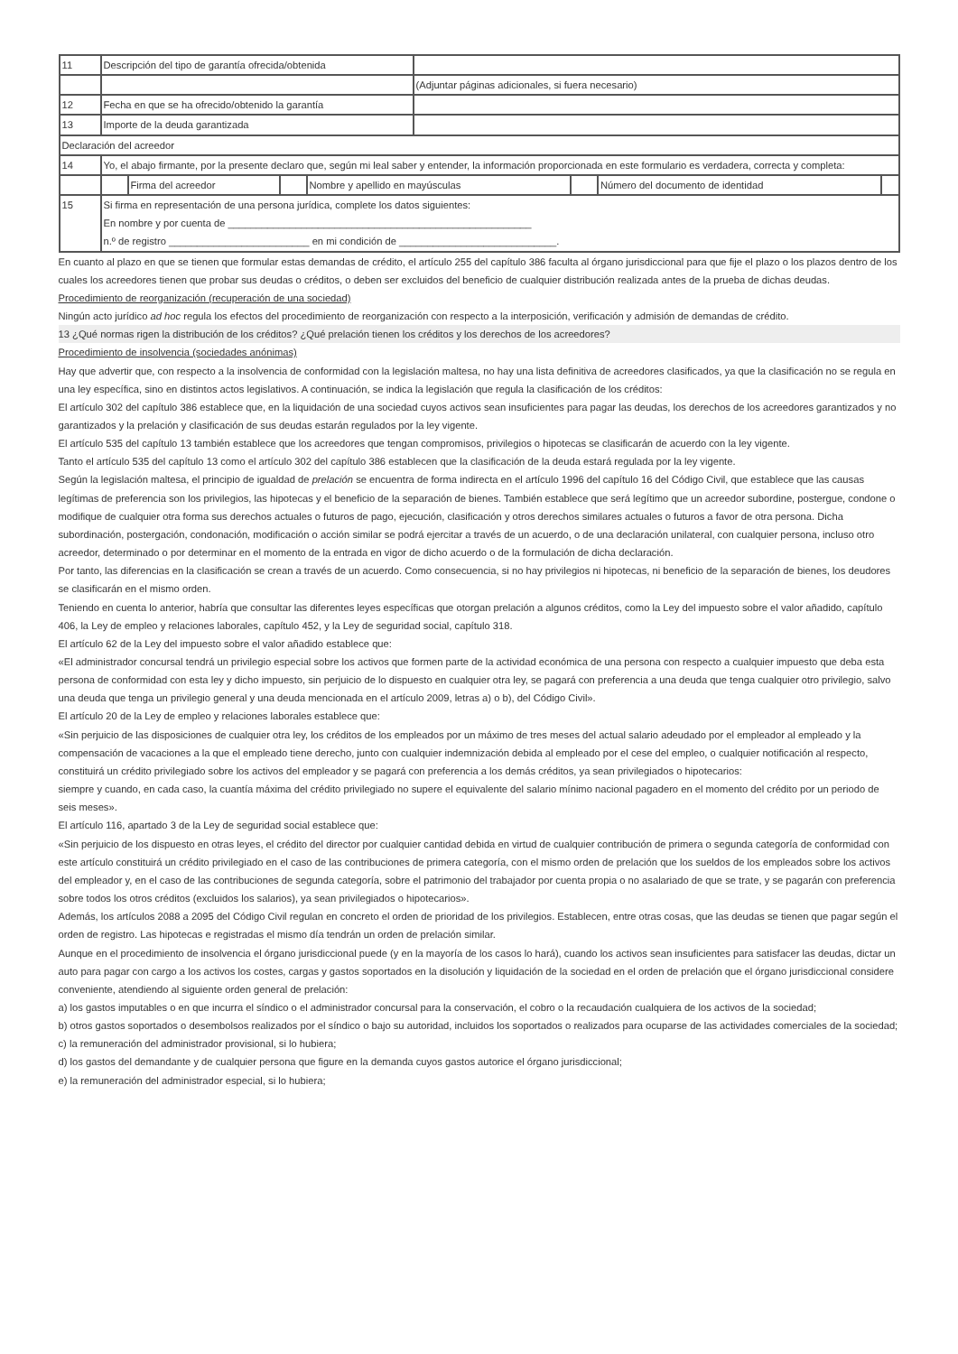| 11 | Descripción del tipo de garantía ofrecida/obtenida | |
| | | (Adjuntar páginas adicionales, si fuera necesario) |
| 12 | Fecha en que se ha ofrecido/obtenido la garantía | |
| 13 | Importe de la deuda garantizada | |
| Declaración del acreedor | | |
| 14 | Yo, el abajo firmante, por la presente declaro que, según mi leal saber y entender, la información proporcionada en este formulario es verdadera, correcta y completa: | |
| | / / Firma del acreedor / / Nombre y apellido en mayúsculas / / Número del documento de identidad / / | |
| 15 | Si firma en representación de una persona jurídica, complete los datos siguientes: En nombre y por cuenta de ______________________________________________________ n.º de registro _________________________ en mi condición de ____________________________. | |
En cuanto al plazo en que se tienen que formular estas demandas de crédito, el artículo 255 del capítulo 386 faculta al órgano jurisdiccional para que fije el plazo o los plazos dentro de los cuales los acreedores tienen que probar sus deudas o créditos, o deben ser excluidos del beneficio de cualquier distribución realizada antes de la prueba de dichas deudas.
Procedimiento de reorganización (recuperación de una sociedad)
Ningún acto jurídico ad hoc regula los efectos del procedimiento de reorganización con respecto a la interposición, verificación y admisión de demandas de crédito.
13 ¿Qué normas rigen la distribución de los créditos? ¿Qué prelación tienen los créditos y los derechos de los acreedores?
Procedimiento de insolvencia (sociedades anónimas)
Hay que advertir que, con respecto a la insolvencia de conformidad con la legislación maltesa, no hay una lista definitiva de acreedores clasificados, ya que la clasificación no se regula en una ley específica, sino en distintos actos legislativos. A continuación, se indica la legislación que regula la clasificación de los créditos:
El artículo 302 del capítulo 386 establece que, en la liquidación de una sociedad cuyos activos sean insuficientes para pagar las deudas, los derechos de los acreedores garantizados y no garantizados y la prelación y clasificación de sus deudas estarán regulados por la ley vigente.
El artículo 535 del capítulo 13 también establece que los acreedores que tengan compromisos, privilegios o hipotecas se clasificarán de acuerdo con la ley vigente.
Tanto el artículo 535 del capítulo 13 como el artículo 302 del capítulo 386 establecen que la clasificación de la deuda estará regulada por la ley vigente.
Según la legislación maltesa, el principio de igualdad de prelación se encuentra de forma indirecta en el artículo 1996 del capítulo 16 del Código Civil, que establece que las causas legítimas de preferencia son los privilegios, las hipotecas y el beneficio de la separación de bienes. También establece que será legítimo que un acreedor subordine, postergue, condone o modifique de cualquier otra forma sus derechos actuales o futuros de pago, ejecución, clasificación y otros derechos similares actuales o futuros a favor de otra persona. Dicha subordinación, postergación, condonación, modificación o acción similar se podrá ejercitar a través de un acuerdo, o de una declaración unilateral, con cualquier persona, incluso otro acreedor, determinado o por determinar en el momento de la entrada en vigor de dicho acuerdo o de la formulación de dicha declaración.
Por tanto, las diferencias en la clasificación se crean a través de un acuerdo. Como consecuencia, si no hay privilegios ni hipotecas, ni beneficio de la separación de bienes, los deudores se clasificarán en el mismo orden.
Teniendo en cuenta lo anterior, habría que consultar las diferentes leyes específicas que otorgan prelación a algunos créditos, como la Ley del impuesto sobre el valor añadido, capítulo 406, la Ley de empleo y relaciones laborales, capítulo 452, y la Ley de seguridad social, capítulo 318.
El artículo 62 de la Ley del impuesto sobre el valor añadido establece que:
«El administrador concursal tendrá un privilegio especial sobre los activos que formen parte de la actividad económica de una persona con respecto a cualquier impuesto que deba esta persona de conformidad con esta ley y dicho impuesto, sin perjuicio de lo dispuesto en cualquier otra ley, se pagará con preferencia a una deuda que tenga cualquier otro privilegio, salvo una deuda que tenga un privilegio general y una deuda mencionada en el artículo 2009, letras a) o b), del Código Civil».
El artículo 20 de la Ley de empleo y relaciones laborales establece que:
«Sin perjuicio de las disposiciones de cualquier otra ley, los créditos de los empleados por un máximo de tres meses del actual salario adeudado por el empleador al empleado y la compensación de vacaciones a la que el empleado tiene derecho, junto con cualquier indemnización debida al empleado por el cese del empleo, o cualquier notificación al respecto, constituirá un crédito privilegiado sobre los activos del empleador y se pagará con preferencia a los demás créditos, ya sean privilegiados o hipotecarios:
siempre y cuando, en cada caso, la cuantía máxima del crédito privilegiado no supere el equivalente del salario mínimo nacional pagadero en el momento del crédito por un periodo de seis meses».
El artículo 116, apartado 3 de la Ley de seguridad social establece que:
«Sin perjuicio de los dispuesto en otras leyes, el crédito del director por cualquier cantidad debida en virtud de cualquier contribución de primera o segunda categoría de conformidad con este artículo constituirá un crédito privilegiado en el caso de las contribuciones de primera categoría, con el mismo orden de prelación que los sueldos de los empleados sobre los activos del empleador y, en el caso de las contribuciones de segunda categoría, sobre el patrimonio del trabajador por cuenta propia o no asalariado de que se trate, y se pagarán con preferencia sobre todos los otros créditos (excluidos los salarios), ya sean privilegiados o hipotecarios».
Además, los artículos 2088 a 2095 del Código Civil regulan en concreto el orden de prioridad de los privilegios. Establecen, entre otras cosas, que las deudas se tienen que pagar según el orden de registro. Las hipotecas e registradas el mismo día tendrán un orden de prelación similar.
Aunque en el procedimiento de insolvencia el órgano jurisdiccional puede (y en la mayoría de los casos lo hará), cuando los activos sean insuficientes para satisfacer las deudas, dictar un auto para pagar con cargo a los activos los costes, cargas y gastos soportados en la disolución y liquidación de la sociedad en el orden de prelación que el órgano jurisdiccional considere conveniente, atendiendo al siguiente orden general de prelación:
a) los gastos imputables o en que incurra el síndico o el administrador concursal para la conservación, el cobro o la recaudación cualquiera de los activos de la sociedad;
b) otros gastos soportados o desembolsos realizados por el síndico o bajo su autoridad, incluidos los soportados o realizados para ocuparse de las actividades comerciales de la sociedad;
c) la remuneración del administrador provisional, si lo hubiera;
d) los gastos del demandante y de cualquier persona que figure en la demanda cuyos gastos autorice el órgano jurisdiccional;
e) la remuneración del administrador especial, si lo hubiera;